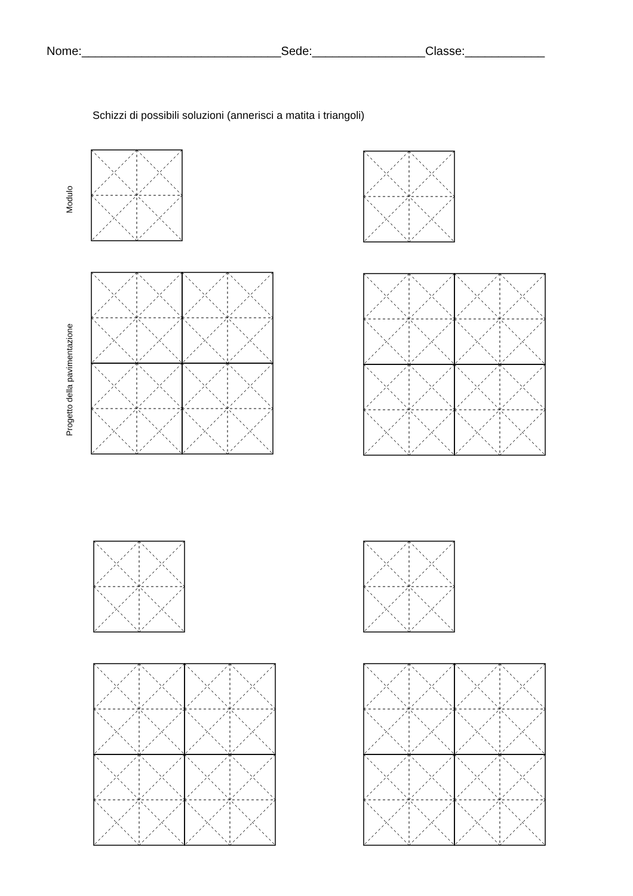Nome:______________________________Sede:_________________Classe:____________
Schizzi di possibili soluzioni (annerisci a matita i triangoli)
Modulo
Progetto della pavimentazione